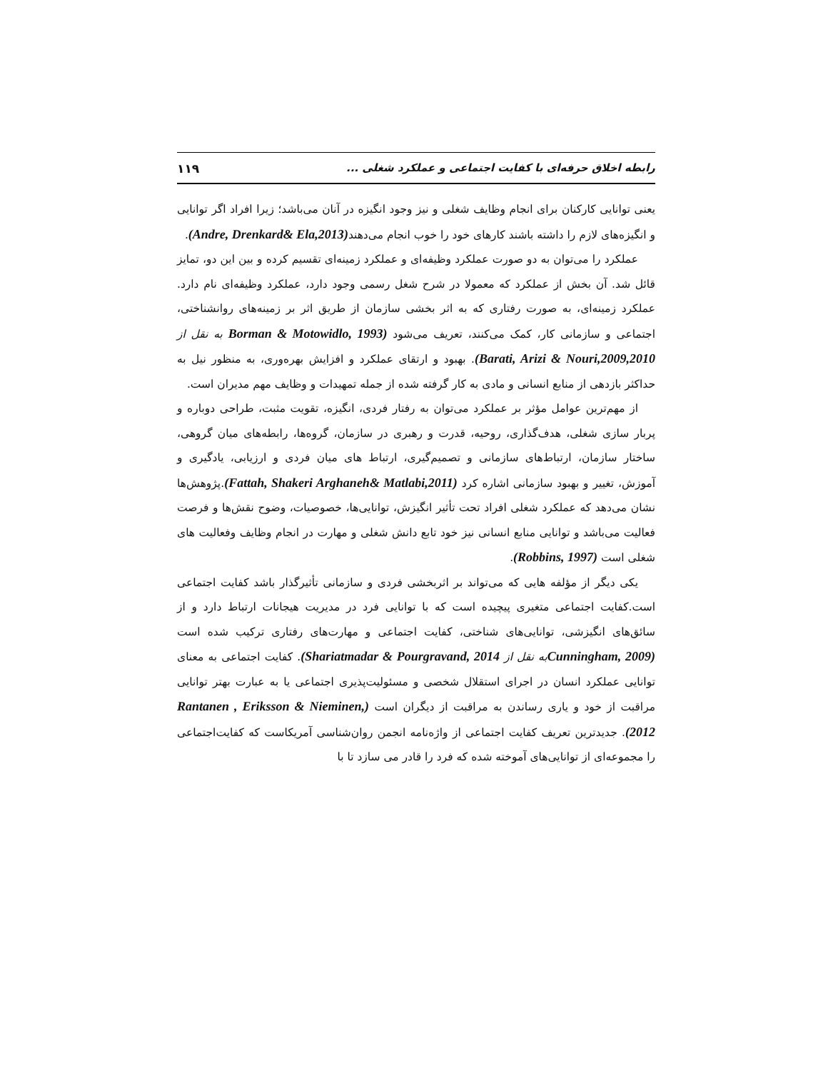رابطه اخلاق حرفه‌ای با کفایت اجتماعی و عملکرد شغلی ... ۱۱۹
یعنی توانایی کارکنان برای انجام وظایف شغلی و نیز وجود انگیزه در آنان می‌باشد؛ زیرا افراد اگر توانایی و انگیزه‌های لازم را داشته باشند کارهای خود را خوب انجام می‌دهند(Andre, Drenkard& Ela,2013).
عملکرد را می‌توان به دو صورت عملکرد وظیفه‌ای و عملکرد زمینه‌ای تقسیم کرده و بین این دو، تمایز قائل شد. آن بخش از عملکرد که معمولا در شرح شغل رسمی وجود دارد، عملکرد وظیفه‌ای نام دارد. عملکرد زمینه‌ای، به صورت رفتاری که به اثر بخشی سازمان از طریق اثر بر زمینه‌های روانشناختی، اجتماعی و سازمانی کار، کمک می‌کنند، تعریف می‌شود (Borman & Motowidlo, 1993 به نقل از Barati, Arizi & Nouri,2009,2010). بهبود و ارتقای عملکرد و افزایش بهره‌وری، به منظور نیل به حداکثر بازدهی از منابع انسانی و مادی به کار گرفته شده از جمله تمهیدات و وظایف مهم مدیران است.
از مهم‌ترین عوامل مؤثر بر عملکرد می‌توان به رفتار فردی، انگیزه، تقویت مثبت، طراحی دوباره و پربار سازی شغلی، هدف‌گذاری، روحیه، قدرت و رهبری در سازمان، گروه‌ها، رابطه‌های میان گروهی، ساختار سازمان، ارتباط‌های سازمانی و تصمیم‌گیری، ارتباط های میان فردی و ارزیابی، یادگیری و آموزش، تغییر و بهبود سازمانی اشاره کرد (Fattah, Shakeri Arghaneh& Matlabi,2011).پژوهش‌ها نشان می‌دهد که عملکرد شغلی افراد تحت تأثیر انگیزش، توانایی‌ها، خصوصیات، وضوح نقش‌ها و فرصت فعالیت می‌باشد و توانایی منابع انسانی نیز خود تابع دانش شغلی و مهارت در انجام وظایف وفعالیت های شغلی است (Robbins, 1997).
یکی دیگر از مؤلفه هایی که می‌تواند بر اثربخشی فردی و سازمانی تأثیرگذار باشد کفایت اجتماعی است.کفایت اجتماعی متغیری پیچیده است که با توانایی فرد در مدیریت هیجانات ارتباط دارد و از سائق‌های انگیزشی، توانایی‌های شناختی، کفایت اجتماعی و مهارت‌های رفتاری ترکیب شده است (Cunningham, 2009 به نقل از Shariatmadar & Pourgravand, 2014). کفایت اجتماعی به معنای توانایی عملکرد انسان در اجرای استقلال شخصی و مسئولیت‌پذیری اجتماعی یا به عبارت بهتر توانایی مراقبت از خود و یاری رساندن به مراقبت از دیگران است (Rantanen , Eriksson & Nieminen, 2012). جدیدترین تعریف کفایت اجتماعی از واژه‌نامه انجمن روان‌شناسی آمریکاست که کفایت‌اجتماعی را مجموعه‌ای از توانایی‌های آموخته شده که فرد را قادر می سازد تا با